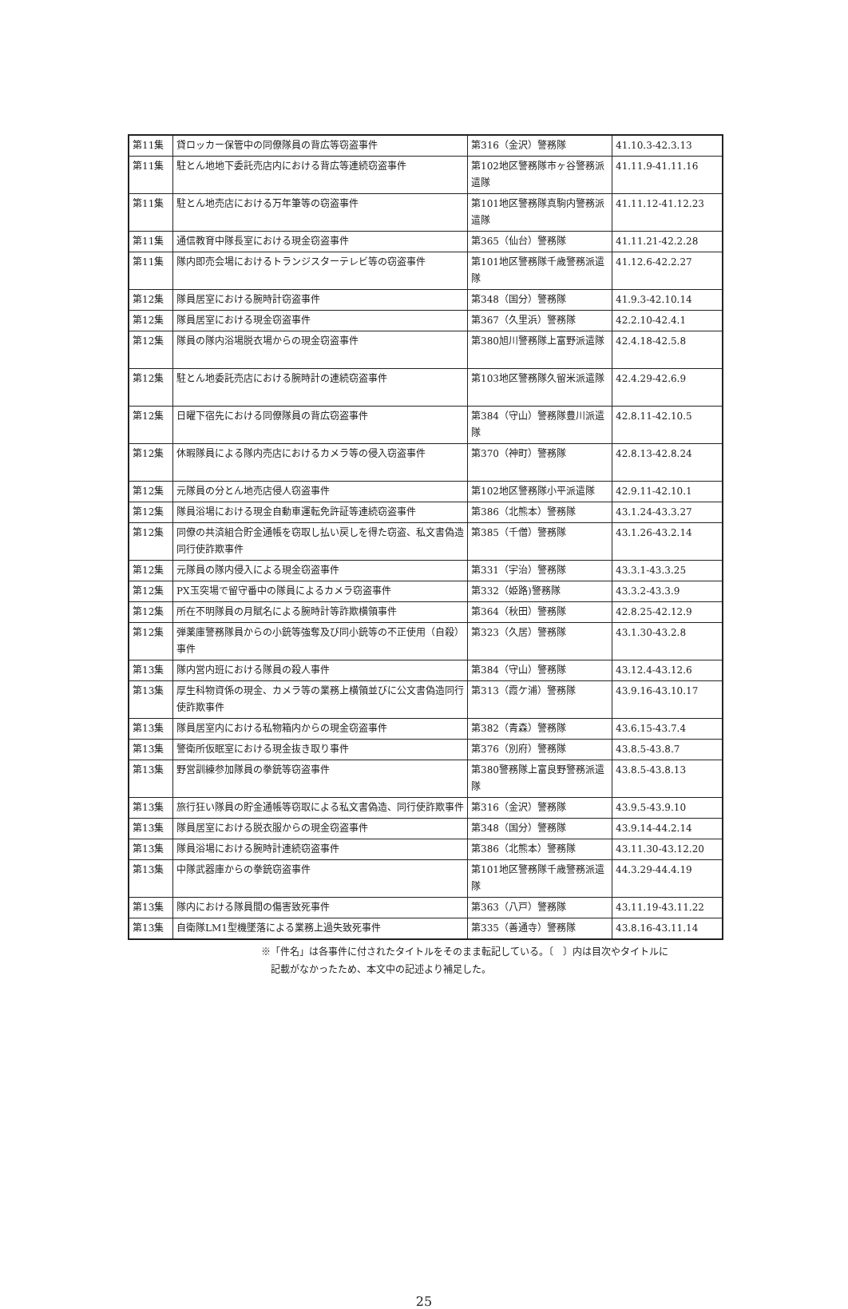| 第11集 | 貸ロッカー保管中の同僚隊員の背広等窃盗事件 | 第316（金沢）警務隊 | 41.10.3-42.3.13 |
| 第11集 | 駐とん地地下委託売店内における背広等連続窃盗事件 | 第102地区警務隊市ヶ谷警務派遣隊 | 41.11.9-41.11.16 |
| 第11集 | 駐とん地売店における万年筆等の窃盗事件 | 第101地区警務隊真駒内警務派遣隊 | 41.11.12-41.12.23 |
| 第11集 | 通信教育中隊長室における現金窃盗事件 | 第365（仙台）警務隊 | 41.11.21-42.2.28 |
| 第11集 | 隊内即売会場におけるトランジスターテレビ等の窃盗事件 | 第101地区警務隊千歳警務派遣隊 | 41.12.6-42.2.27 |
| 第12集 | 隊員居室における腕時計窃盗事件 | 第348（国分）警務隊 | 41.9.3-42.10.14 |
| 第12集 | 隊員居室における現金窃盗事件 | 第367（久里浜）警務隊 | 42.2.10-42.4.1 |
| 第12集 | 隊員の隊内浴場脱衣場からの現金窃盗事件 | 第380旭川警務隊上富野派遣隊 | 42.4.18-42.5.8 |
| 第12集 | 駐とん地委託売店における腕時計の連続窃盗事件 | 第103地区警務隊久留米派遣隊 | 42.4.29-42.6.9 |
| 第12集 | 日曜下宿先における同僚隊員の背広窃盗事件 | 第384（守山）警務隊豊川派遣隊 | 42.8.11-42.10.5 |
| 第12集 | 休暇隊員による隊内売店におけるカメラ等の侵入窃盗事件 | 第370（神町）警務隊 | 42.8.13-42.8.24 |
| 第12集 | 元隊員の分とん地売店侵人窃盗事件 | 第102地区警務隊小平派遣隊 | 42.9.11-42.10.1 |
| 第12集 | 隊員浴場における現金自動車運転免許証等連続窃盗事件 | 第386（北熊本）警務隊 | 43.1.24-43.3.27 |
| 第12集 | 同僚の共済組合貯金通帳を窃取し払い戻しを得た窃盗、私文書偽造同行使詐欺事件 | 第385（千僧）警務隊 | 43.1.26-43.2.14 |
| 第12集 | 元隊員の隊内侵入による現金窃盗事件 | 第331（宇治）警務隊 | 43.3.1-43.3.25 |
| 第12集 | PX玉突場で留守番中の隊員によるカメラ窃盗事件 | 第332（姫路)警務隊 | 43.3.2-43.3.9 |
| 第12集 | 所在不明隊員の月賦名による腕時計等詐欺横領事件 | 第364（秋田）警務隊 | 42.8.25-42.12.9 |
| 第12集 | 弾薬庫警務隊員からの小銃等強奪及び同小銃等の不正使用（自殺）事件 | 第323（久居）警務隊 | 43.1.30-43.2.8 |
| 第13集 | 隊内営内班における隊員の殺人事件 | 第384（守山）警務隊 | 43.12.4-43.12.6 |
| 第13集 | 厚生科物資係の現金、カメラ等の業務上横領並びに公文書偽造同行使詐欺事件 | 第313（霞ケ浦）警務隊 | 43.9.16-43.10.17 |
| 第13集 | 隊員居室内における私物箱内からの現金窃盗事件 | 第382（青森）警務隊 | 43.6.15-43.7.4 |
| 第13集 | 警衛所仮眠室における現金抜き取り事件 | 第376（別府）警務隊 | 43.8.5-43.8.7 |
| 第13集 | 野営訓練参加隊員の拳銃等窃盗事件 | 第380警務隊上富良野警務派遣隊 | 43.8.5-43.8.13 |
| 第13集 | 旅行狂い隊員の貯金通帳等窃取による私文書偽造、同行使詐欺事件 | 第316（金沢）警務隊 | 43.9.5-43.9.10 |
| 第13集 | 隊員居室における脱衣服からの現金窃盗事件 | 第348（国分）警務隊 | 43.9.14-44.2.14 |
| 第13集 | 隊員浴場における腕時計連続窃盗事件 | 第386（北熊本）警務隊 | 43.11.30-43.12.20 |
| 第13集 | 中隊武器庫からの拳銃窃盗事件 | 第101地区警務隊千歳警務派遣隊 | 44.3.29-44.4.19 |
| 第13集 | 隊内における隊員間の傷害致死事件 | 第363（八戸）警務隊 | 43.11.19-43.11.22 |
| 第13集 | 自衛隊LM1型機墜落による業務上過失致死事件 | 第335（善通寺）警務隊 | 43.8.16-43.11.14 |
※「件名」は各事件に付されたタイトルをそのまま転記している。〔　〕内は目次やタイトルに
　記載がなかったため、本文中の記述より補足した。
25